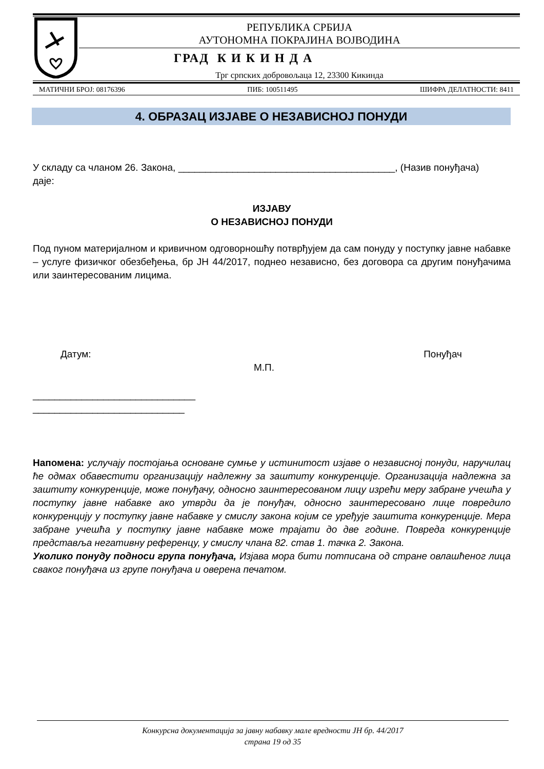РЕПУБЛИКА СРБИЈА
АУТОНОМНА ПОКРАЈИНА ВОЈВОДИНА
ГРАД К И К И Н Д А
Трг српских добровољаца 12, 23300 Кикинда
МАТИЧНИ БРОЈ: 08176396 ПИБ: 100511495 ШИФРА ДЕЛАТНОСТИ: 8411
4. ОБРАЗАЦ ИЗЈАВЕ О НЕЗАВИСНОЈ ПОНУДИ
У складу са чланом 26. Закона, ________________________________________, (Назив понуђача)
даје:
ИЗЈАВУ
О НЕЗАВИСНОЈ ПОНУДИ
Под пуном материјалном и кривичном одговорношћу потврђујем да сам понуду у поступку јавне набавке – услуге физичког обезбеђења, бр ЈН 44/2017, поднео независно, без договора са другим понуђачима или заинтересованим лицима.
Датум: Понуђач
М.П.
______________________________
____________________________
Напомена: услучају постојања основане сумње у истинитост изјаве о независној понуди, наручилац ће одмах обавестити организацију надлежну за заштиту конкуренције. Организација надлежна за заштиту конкуренције, може понуђачу, односно заинтересованом лицу изрећи меру забране учешћа у поступку јавне набавке ако утврди да је понуђач, односно заинтересовано лице повредило конкуренцију у поступку јавне набавке у смислу закона којим се уређује заштита конкуренције. Мера забране учешћа у поступку јавне набавке може трајати до две године. Повреда конкуренције представља негативну референцу, у смислу члана 82. став 1. тачка 2. Закона.
Уколико понуду подноси група понуђача, Изјава мора бити потписана од стране овлашћеног лица сваког понуђача из групе понуђача и оверена печатом.
Конкурсна документација за јавну набавку мале вредности ЈН бр. 44/2017
страна 19 од 35